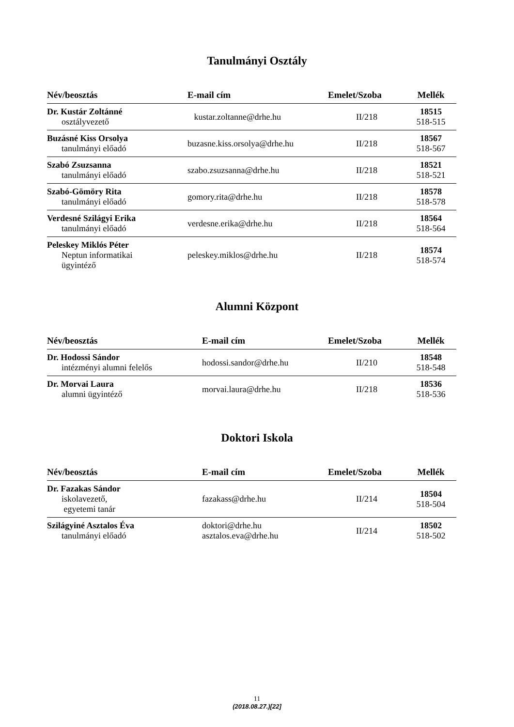Tanulmányi Osztály
| Név/beosztás | E-mail cím | Emelet/Szoba | Mellék |
| --- | --- | --- | --- |
| Dr. Kustár Zoltánné osztályvezető | kustar.zoltanne@drhe.hu | II/218 | 18515 518-515 |
| Buzásné Kiss Orsolya tanulmányi előadó | buzasne.kiss.orsolya@drhe.hu | II/218 | 18567 518-567 |
| Szabó Zsuzsanna tanulmányi előadó | szabo.zsuzsanna@drhe.hu | II/218 | 18521 518-521 |
| Szabó-Gömöry Rita tanulmányi előadó | gomory.rita@drhe.hu | II/218 | 18578 518-578 |
| Verdesné Szilágyi Erika tanulmányi előadó | verdesne.erika@drhe.hu | II/218 | 18564 518-564 |
| Peleskey Miklós Péter Neptun informatikai ügyintéző | peleskey.miklos@drhe.hu | II/218 | 18574 518-574 |
Alumni Központ
| Név/beosztás | E-mail cím | Emelet/Szoba | Mellék |
| --- | --- | --- | --- |
| Dr. Hodossi Sándor intézményi alumni felelős | hodossi.sandor@drhe.hu | II/210 | 18548 518-548 |
| Dr. Morvai Laura alumni ügyintéző | morvai.laura@drhe.hu | II/218 | 18536 518-536 |
Doktori Iskola
| Név/beosztás | E-mail cím | Emelet/Szoba | Mellék |
| --- | --- | --- | --- |
| Dr. Fazakas Sándor iskolavezető, egyetemi tanár | fazakass@drhe.hu | II/214 | 18504 518-504 |
| Szilágyiné Asztalos Éva tanulmányi előadó | doktori@drhe.hu asztalos.eva@drhe.hu | II/214 | 18502 518-502 |
11
(2018.08.27.)[22]